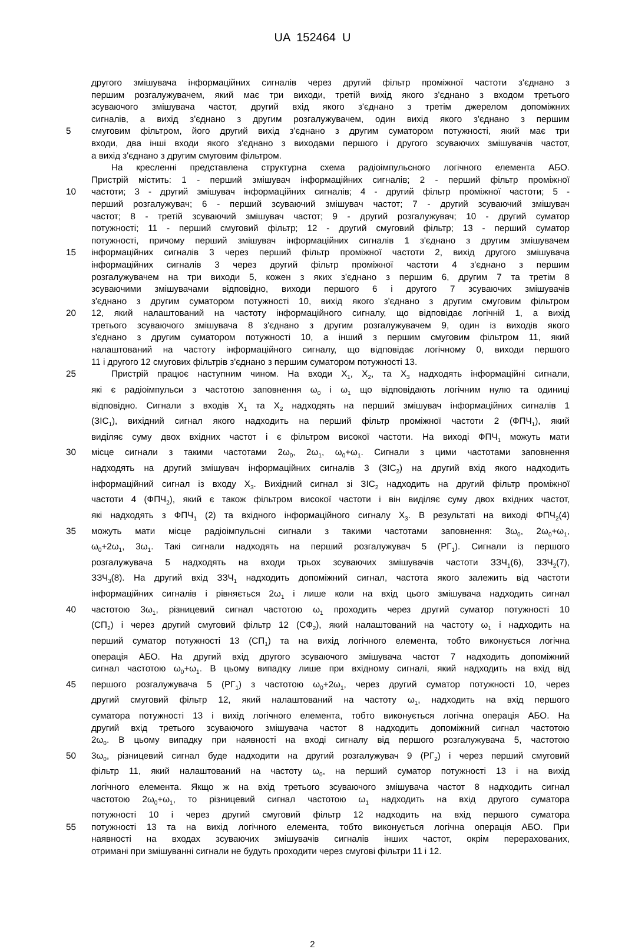UA 152464 U
другого змішувача інформаційних сигналів через другий фільтр проміжної частоти з'єднано з
першим розгалужувачем, який має три виходи, третій вихід якого з'єднано з входом третього
зсуваючого змішувача частот, другий вхід якого з'єднано з третім джерелом допоміжних
сигналів, а вихід з'єднано з другим розгалужувачем, один вихід якого з'єднано з першим
5 смуговим фільтром, його другий вихід з'єднано з другим суматором потужності, який має три
входи, два інші входи якого з'єднано з виходами першого і другого зсуваючих змішувачів частот,
а вихід з'єднано з другим смуговим фільтром.
На кресленні представлена структурна схема радіоімпульсного логічного елемента АБО.
Пристрій містить: 1 - перший змішувач інформаційних сигналів; 2 - перший фільтр проміжної
10 частоти; 3 - другий змішувач інформаційних сигналів; 4 - другий фільтр проміжної частоти; 5 -
перший розгалужувач; 6 - перший зсуваючий змішувач частот; 7 - другий зсуваючий змішувач
частот; 8 - третій зсуваючий змішувач частот; 9 - другий розгалужувач; 10 - другий суматор
потужності; 11 - перший смуговий фільтр; 12 - другий смуговий фільтр; 13 - перший суматор
потужності, причому перший змішувач інформаційних сигналів 1 з'єднано з другим змішувачем
15 інформаційних сигналів 3 через перший фільтр проміжної частоти 2, вихід другого змішувача
інформаційних сигналів 3 через другий фільтр проміжної частоти 4 з'єднано з першим
розгалужувачем на три виходи 5, кожен з яких з'єднано з першим 6, другим 7 та третім 8
зсуваючими змішувачами відповідно, виходи першого 6 і другого 7 зсуваючих змішувачів
з'єднано з другим суматором потужності 10, вихід якого з'єднано з другим смуговим фільтром
20 12, який налаштований на частоту інформаційного сигналу, що відповідає логічній 1, а вихід
третього зсуваючого змішувача 8 з'єднано з другим розгалужувачем 9, один із виходів якого
з'єднано з другим суматором потужності 10, а інший з першим смуговим фільтром 11, який
налаштований на частоту інформаційного сигналу, що відповідає логічному 0, виходи першого
11 і другого 12 смугових фільтрів з'єднано з першим суматором потужності 13.
25 Пристрій працює наступним чином. На входи X<sub>1</sub>, X<sub>2</sub>, та X<sub>3</sub> надходять інформаційні сигнали,
які є радіоімпульси з частотою заповнення ω<sub>0</sub> і ω<sub>1</sub> що відповідають логічним нулю та одиниці
відповідно. Сигнали з входів X<sub>1</sub> та X<sub>2</sub> надходять на перший змішувач інформаційних сигналів 1
(ЗІС<sub>1</sub>), вихідний сигнал якого надходить на перший фільтр проміжної частоти 2 (ФПЧ<sub>1</sub>), який
виділяє суму двох вхідних частот і є фільтром високої частоти. На виході ФПЧ<sub>1</sub> можуть мати
30 місце сигнали з такими частотами 2ω<sub>0</sub>, 2ω<sub>1</sub>, ω<sub>0</sub>+ω<sub>1</sub>. Сигнали з цими частотами заповнення
надходять на другий змішувач інформаційних сигналів 3 (ЗІС<sub>2</sub>) на другий вхід якого надходить
інформаційний сигнал із входу X<sub>3</sub>. Вихідний сигнал зі ЗІС<sub>2</sub> надходить на другий фільтр проміжної
частоти 4 (ФПЧ<sub>2</sub>), який є також фільтром високої частоти і він виділяє суму двох вхідних частот,
які надходять з ФПЧ<sub>1</sub> (2) та вхідного інформаційного сигналу X<sub>3</sub>. В результаті на виході ФПЧ<sub>2</sub>(4)
35 можуть мати місце радіоімпульсні сигнали з такими частотами заповнення: 3ω<sub>0</sub>, 2ω<sub>0</sub>+ω<sub>1</sub>,
ω<sub>0</sub>+2ω<sub>1</sub>, 3ω<sub>1</sub>. Такі сигнали надходять на перший розгалужувач 5 (РГ<sub>1</sub>). Сигнали із першого
розгалужувача 5 надходять на входи трьох зсуваючих змішувачів частоти ЗЗЧ<sub>1</sub>(6), ЗЗЧ<sub>2</sub>(7),
ЗЗЧ<sub>3</sub>(8). На другий вхід ЗЗЧ<sub>1</sub> надходить допоміжний сигнал, частота якого залежить від частоти
інформаційних сигналів і рівняється 2ω<sub>1</sub> і лише коли на вхід цього змішувача надходить сигнал
40 частотою 3ω<sub>1</sub>, різницевий сигнал частотою ω<sub>1</sub> проходить через другий суматор потужності 10
(СП<sub>2</sub>) і через другий смуговий фільтр 12 (СФ<sub>2</sub>), який налаштований на частоту ω<sub>1</sub> і надходить на
перший суматор потужності 13 (СП<sub>1</sub>) та на вихід логічного елемента, тобто виконується логічна
операція АБО. На другий вхід другого зсуваючого змішувача частот 7 надходить допоміжний
сигнал частотою ω<sub>0</sub>+ω<sub>1</sub>. В цьому випадку лише при вхідному сигналі, який надходить на вхід від
45 першого розгалужувача 5 (РГ<sub>1</sub>) з частотою ω<sub>0</sub>+2ω<sub>1</sub>, через другий суматор потужності 10, через
другий смуговий фільтр 12, який налаштований на частоту ω<sub>1</sub>, надходить на вхід першого
суматора потужності 13 і вихід логічного елемента, тобто виконується логічна операція АБО. На
другий вхід третього зсуваючого змішувача частот 8 надходить допоміжний сигнал частотою
2ω<sub>0</sub>. В цьому випадку при наявності на вході сигналу від першого розгалужувача 5, частотою
50 3ω<sub>0</sub>, різницевий сигнал буде надходити на другий розгалужувач 9 (РГ<sub>2</sub>) і через перший смуговий
фільтр 11, який налаштований на частоту ω<sub>0</sub>, на перший суматор потужності 13 і на вихід
логічного елемента. Якщо ж на вхід третього зсуваючого змішувача частот 8 надходить сигнал
частотою 2ω<sub>0</sub>+ω<sub>1</sub>, то різницевий сигнал частотою ω<sub>1</sub> надходить на вхід другого суматора
потужності 10 і через другий смуговий фільтр 12 надходить на вхід першого суматора
55 потужності 13 та на вихід логічного елемента, тобто виконується логічна операція АБО. При
наявності на входах зсуваючих змішувачів сигналів інших частот, окрім перерахованих,
отримані при змішуванні сигнали не будуть проходити через смугові фільтри 11 і 12.
2